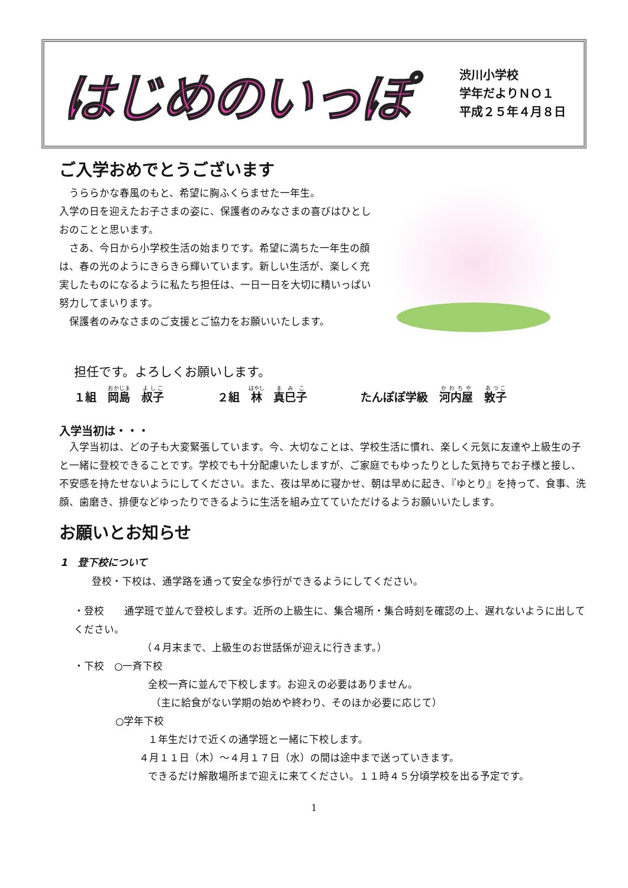はじめのいっぽ
渋川小学校
学年だよりＮＯ１
平成２５年４月８日
ご入学おめでとうございます
　うららかな春風のもと、希望に胸ふくらませた一年生。
入学の日を迎えたお子さまの姿に、保護者のみなさまの喜びはひとしおのことと思います。
　さあ、今日から小学校生活の始まりです。希望に満ちた一年生の顔は、春の光のようにきらきら輝いています。新しい生活が、楽しく充実したものになるように私たち担任は、一日一日を大切に精いっぱい努力してまいります。
　保護者のみなさまのご支援とご協力をお願いいたします。
担任です。よろしくお願いします。
１組　岡島　叔子 ２組　林　真巳子 たんぽぽ学級　河内屋　敦子
入学当初は・・・
　入学当初は、どの子も大変緊張しています。今、大切なことは、学校生活に慣れ、楽しく元気に友達や上級生の子と一緒に登校できることです。学校でも十分配慮いたしますが、ご家庭でもゆったりとした気持ちでお子様と接し、不安感を持たせないようにしてください。また、夜は早めに寝かせ、朝は早めに起き、『ゆとり』を持って、食事、洗顔、歯磨き、排便などゆったりできるように生活を組み立てていただけるようお願いいたします。
お願いとお知らせ
1　登下校について
登校・下校は、通学路を通って安全な歩行ができるようにしてください。
・登校　　通学班で並んで登校します。近所の上級生に、集合場所・集合時刻を確認の上、遅れないように出してください。
（４月末まで、上級生のお世話係が迎えに行きます。）
・下校　○一斉下校
全校一斉に並んで下校します。お迎えの必要はありません。
（主に給食がない学期の始めや終わり、そのほか必要に応じて）
○学年下校
１年生だけで近くの通学班と一緒に下校します。
４月１１日（木）～４月１７日（水）の間は途中まで送っていきます。
できるだけ解散場所まで迎えに来てください。１１時４５分頃学校を出る予定です。
1